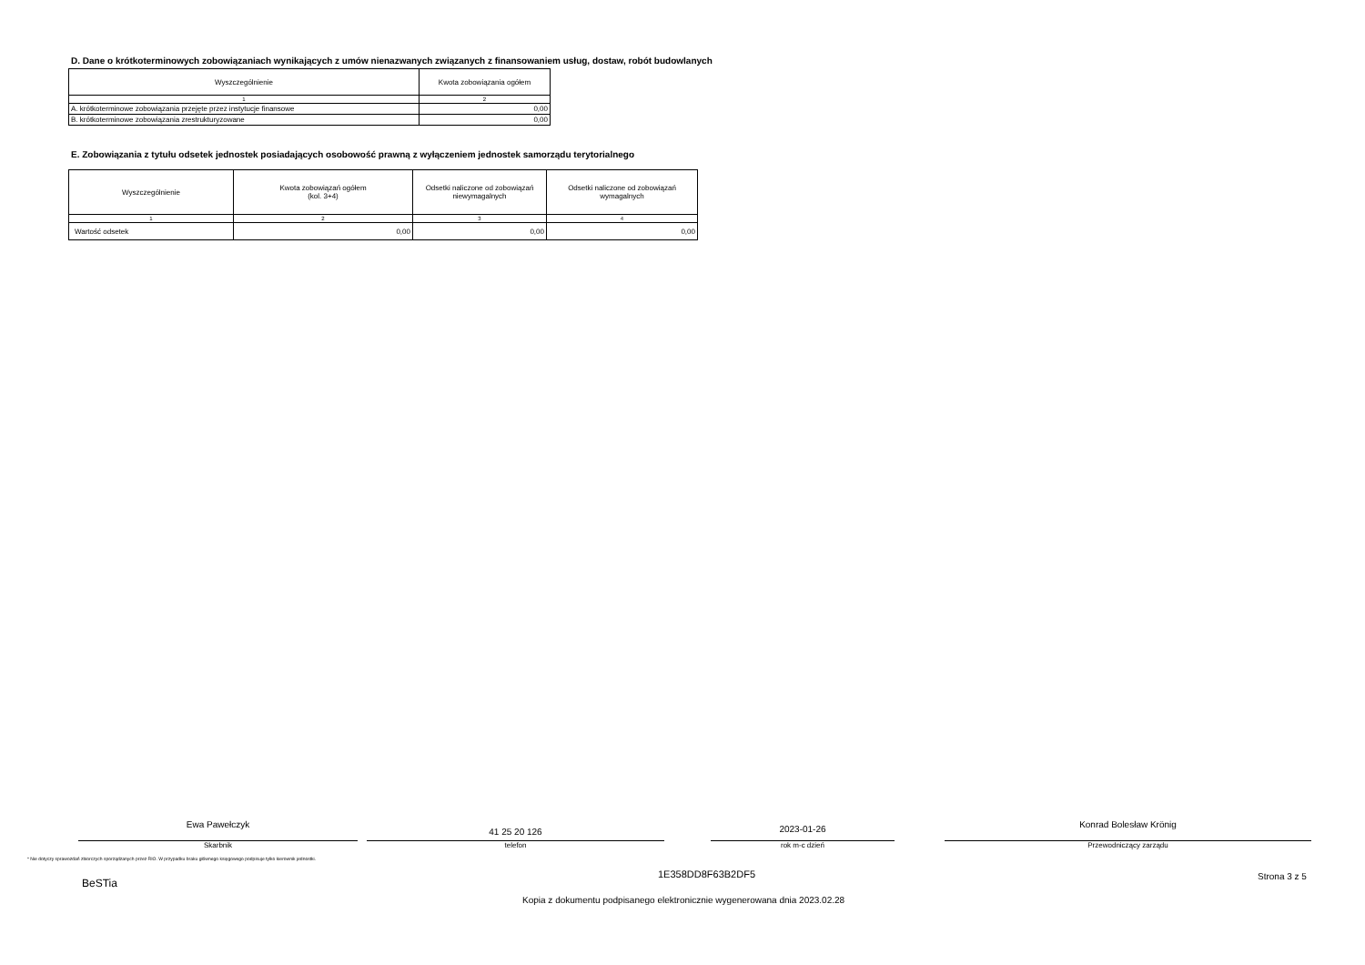D. Dane o krótkoterminowych zobowiązaniach wynikających z umów nienazwanych związanych z finansowaniem usług, dostaw, robót budowlanych
| Wyszczególnienie | Kwota zobowiązania ogółem |
| --- | --- |
| 1 | 2 |
| A. krótkoterminowe zobowiązania przejęte przez instytucje finansowe | 0,00 |
| B. krótkoterminowe zobowiązania zrestrukturyzowane | 0,00 |
E. Zobowiązania z tytułu odsetek jednostek posiadających osobowość prawną z wyłączeniem jednostek samorządu terytorialnego
| Wyszczególnienie | Kwota zobowiązań ogółem (kol. 3+4) | Odsetki naliczone od zobowiązań niewymagalnych | Odsetki naliczone od zobowiązań wymagalnych |
| --- | --- | --- | --- |
| 1 | 2 | 3 | 4 |
| Wartość odsetek | 0,00 | 0,00 | 0,00 |
Ewa Pawełczyk
Skarbnik
41 25 20 126
telefon
2023-01-26
rok m-c dzień
Konrad Bolesław Krönig
Przewodniczący zarządu
* Nie dotyczy sprawozdań zbiorczych sporządzanych przez RIO. W przypadku braku głównego księgowego podpisuje tylko kierownik jednostki.
BeSTia
1E358DD8F63B2DF5 Strona 3 z 5
Kopia z dokumentu podpisanego elektronicznie wygenerowana dnia 2023.02.28